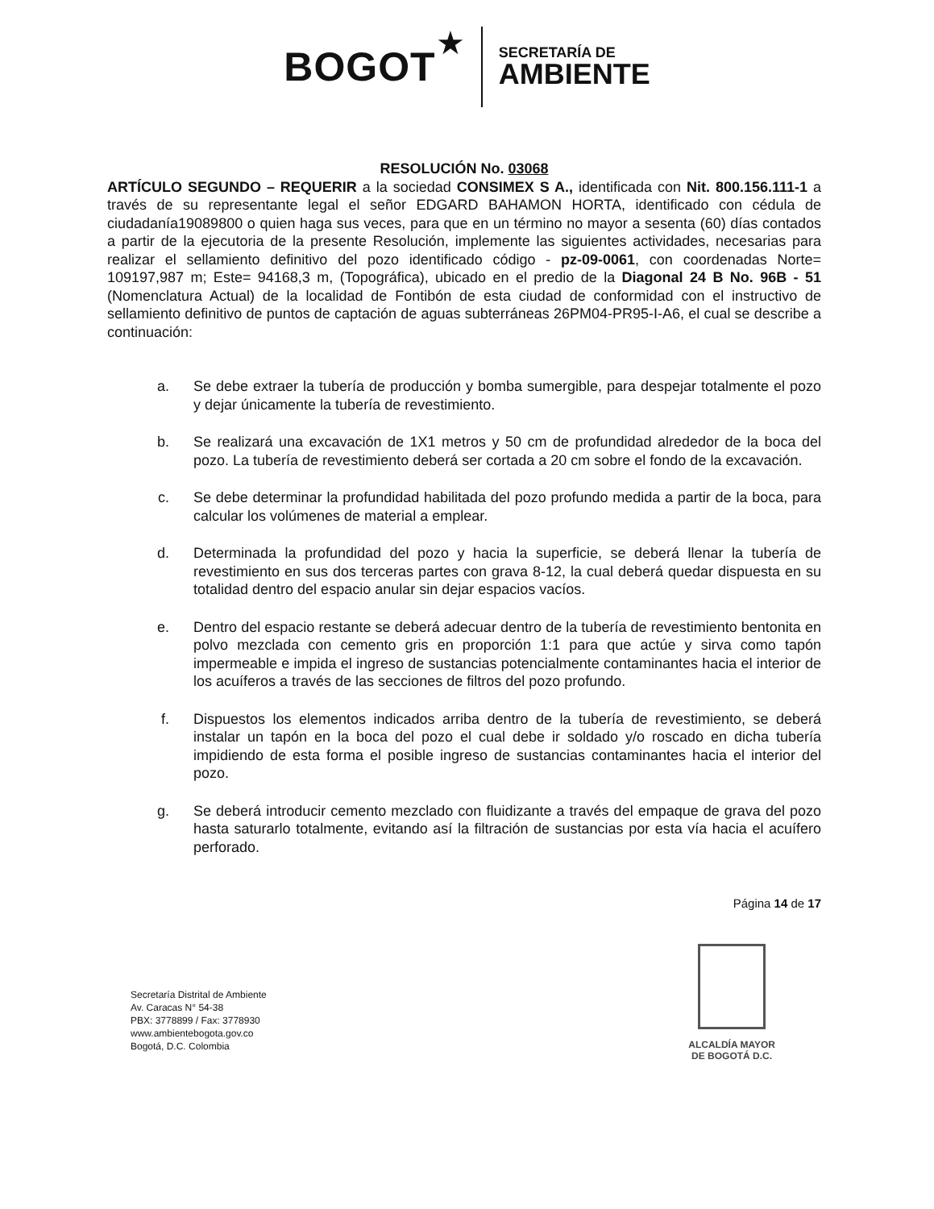BOGOT ★
SECRETARÍA DE
AMBIENTE
RESOLUCIÓN No. 03068
ARTÍCULO SEGUNDO – REQUERIR a la sociedad CONSIMEX S A., identificada con Nit. 800.156.111-1 a través de su representante legal el señor EDGARD BAHAMON HORTA, identificado con cédula de ciudadanía19089800 o quien haga sus veces, para que en un término no mayor a sesenta (60) días contados a partir de la ejecutoria de la presente Resolución, implemente las siguientes actividades, necesarias para realizar el sellamiento definitivo del pozo identificado código - pz-09-0061, con coordenadas Norte= 109197,987 m; Este= 94168,3 m, (Topográfica), ubicado en el predio de la Diagonal 24 B No. 96B - 51 (Nomenclatura Actual) de la localidad de Fontibón de esta ciudad de conformidad con el instructivo de sellamiento definitivo de puntos de captación de aguas subterráneas 26PM04-PR95-I-A6, el cual se describe a continuación:
a. Se debe extraer la tubería de producción y bomba sumergible, para despejar totalmente el pozo y dejar únicamente la tubería de revestimiento.
b. Se realizará una excavación de 1X1 metros y 50 cm de profundidad alrededor de la boca del pozo. La tubería de revestimiento deberá ser cortada a 20 cm sobre el fondo de la excavación.
c. Se debe determinar la profundidad habilitada del pozo profundo medida a partir de la boca, para calcular los volúmenes de material a emplear.
d. Determinada la profundidad del pozo y hacia la superficie, se deberá llenar la tubería de revestimiento en sus dos terceras partes con grava 8-12, la cual deberá quedar dispuesta en su totalidad dentro del espacio anular sin dejar espacios vacíos.
e. Dentro del espacio restante se deberá adecuar dentro de la tubería de revestimiento bentonita en polvo mezclada con cemento gris en proporción 1:1 para que actúe y sirva como tapón impermeable e impida el ingreso de sustancias potencialmente contaminantes hacia el interior de los acuíferos a través de las secciones de filtros del pozo profundo.
f. Dispuestos los elementos indicados arriba dentro de la tubería de revestimiento, se deberá instalar un tapón en la boca del pozo el cual debe ir soldado y/o roscado en dicha tubería impidiendo de esta forma el posible ingreso de sustancias contaminantes hacia el interior del pozo.
g. Se deberá introducir cemento mezclado con fluidizante a través del empaque de grava del pozo hasta saturarlo totalmente, evitando así la filtración de sustancias por esta vía hacia el acuífero perforado.
Página 14 de 17
Secretaría Distrital de Ambiente
Av. Caracas N° 54-38
PBX: 3778899 / Fax: 3778930
www.ambientebogota.gov.co
Bogotá, D.C. Colombia
ALCALDÍA MAYOR
DE BOGOTÁ D.C.